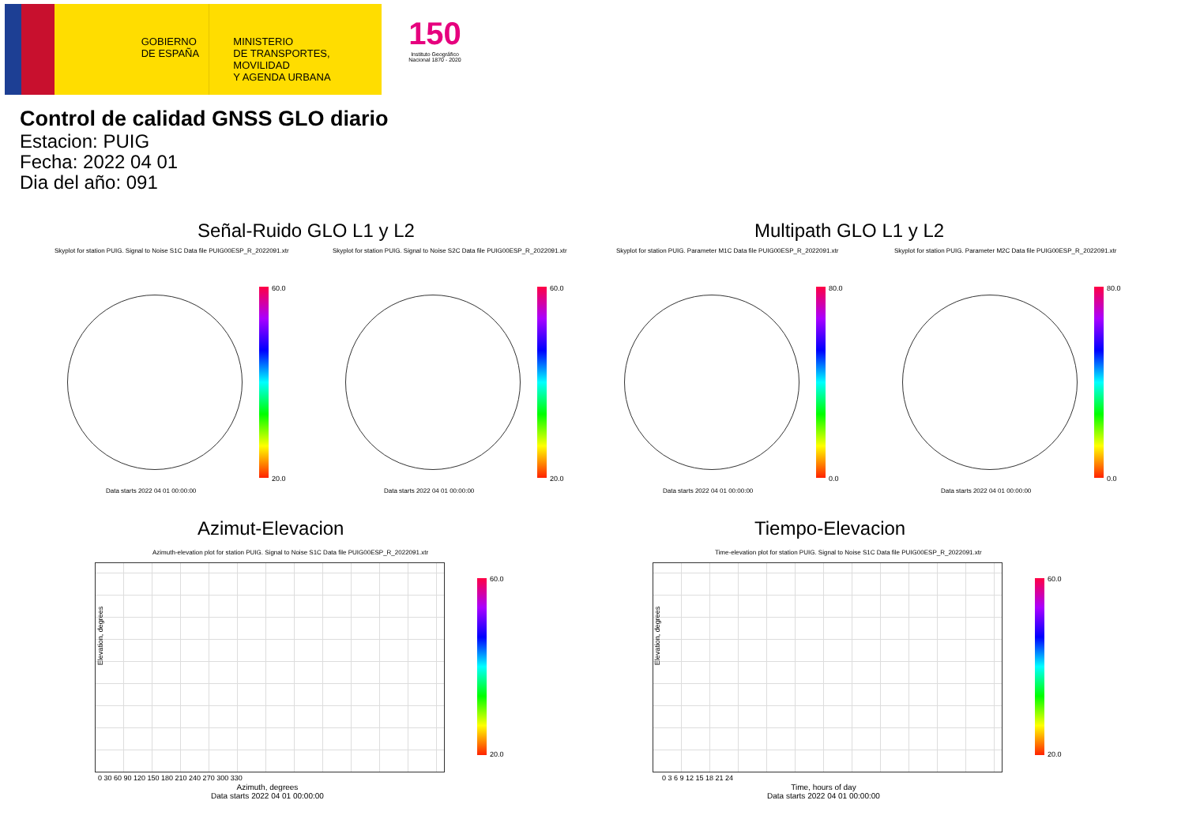GOBIERNO
DE ESPAÑA
MINISTERIO
DE TRANSPORTES, MOVILIDAD
Y AGENDA URBANA
150
Instituto Geográfico Nacional 1870 - 2020
Control de calidad GNSS GLO diario
Estacion: PUIG
Fecha: 2022 04 01
Dia del año: 091
Señal-Ruido GLO L1 y L2 Multipath GLO L1 y L2
Skyplot for station PUIG. Signal to Noise S1C Data file PUIG00ESP_R_2022091.xtr
Skyplot for station PUIG. Signal to Noise S2C Data file PUIG00ESP_R_2022091.xtr
Skyplot for station PUIG. Parameter M1C Data file PUIG00ESP_R_2022091.xtr
Skyplot for station PUIG. Parameter M2C Data file PUIG00ESP_R_2022091.xtr
60.0
20.0
60.0
20.0
80.0
0.0
80.0
0.0
Data starts 2022 04 01 00:00:00
Data starts 2022 04 01 00:00:00
Data starts 2022 04 01 00:00:00
Data starts 2022 04 01 00:00:00
Azimut-Elevacion Tiempo-Elevacion
Azimuth-elevation plot for station PUIG. Signal to Noise S1C Data file PUIG00ESP_R_2022091.xtr
Time-elevation plot for station PUIG. Signal to Noise S1C Data file PUIG00ESP_R_2022091.xtr
60.0
20.0
60.0
20.0
Elevation, degrees Elevation, degrees
0 30 60 90 120 150 180 210 240 270 300 330
0 3 6 9 12 15 18 21 24
Azimuth, degrees
Data starts 2022 04 01 00:00:00
Time, hours of day
Data starts 2022 04 01 00:00:00